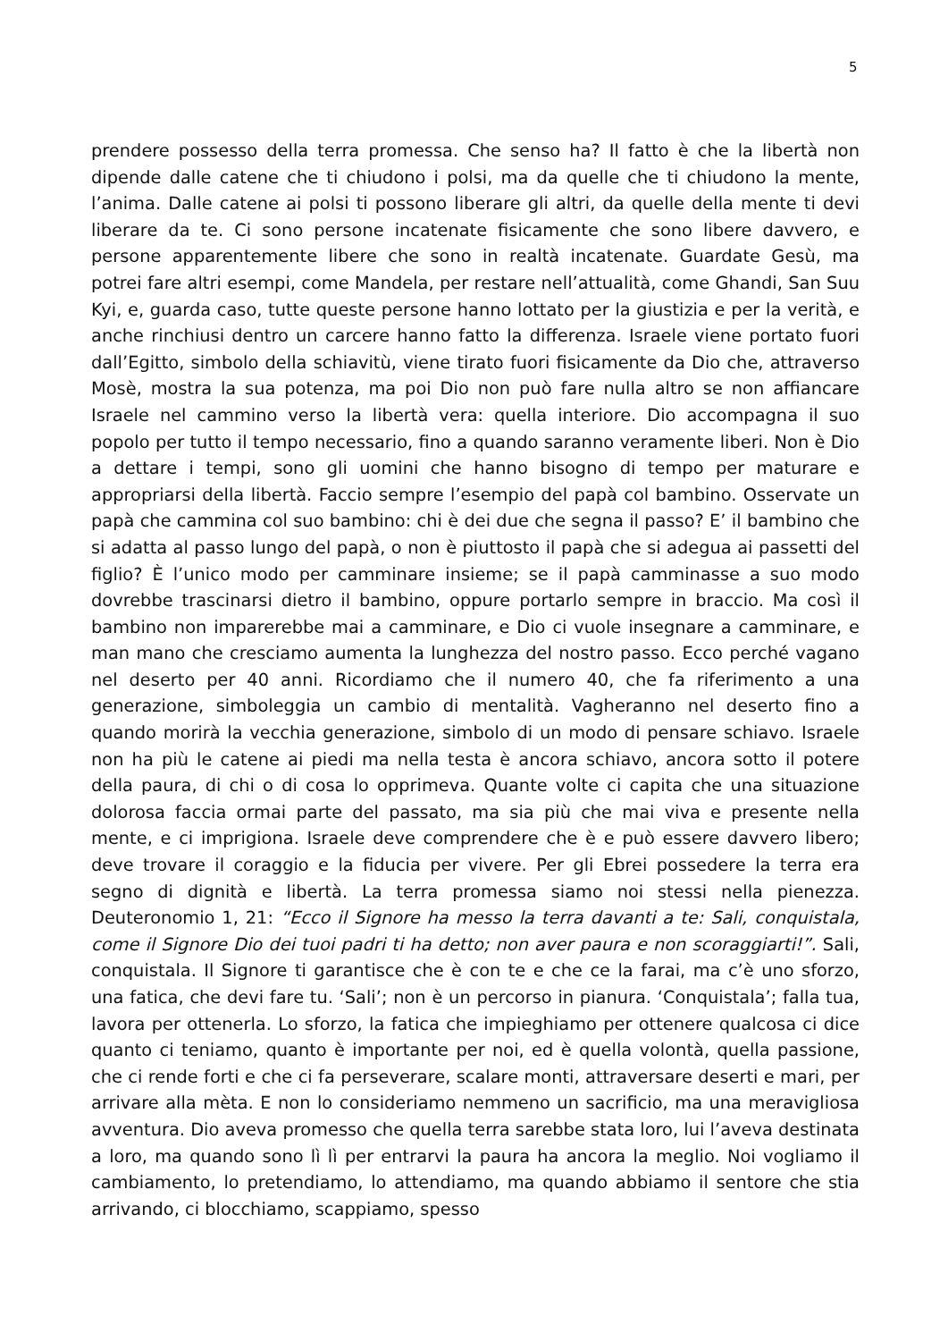5
prendere possesso della terra promessa. Che senso ha? Il fatto è che la libertà non dipende dalle catene che ti chiudono i polsi, ma da quelle che ti chiudono la mente, l’anima. Dalle catene ai polsi ti possono liberare gli altri, da quelle della mente ti devi liberare da te. Ci sono persone incatenate fisicamente che sono libere davvero, e persone apparentemente libere che sono in realtà incatenate. Guardate Gesù, ma potrei fare altri esempi, come Mandela, per restare nell’attualità, come Ghandi, San Suu Kyi, e, guarda caso, tutte queste persone hanno lottato per la giustizia e per la verità, e anche rinchiusi dentro un carcere hanno fatto la differenza. Israele viene portato fuori dall’Egitto, simbolo della schiavitù, viene tirato fuori fisicamente da Dio che, attraverso Mosè, mostra la sua potenza, ma poi Dio non può fare nulla altro se non affiancare Israele nel cammino verso la libertà vera: quella interiore. Dio accompagna il suo popolo per tutto il tempo necessario, fino a quando saranno veramente liberi. Non è Dio a dettare i tempi, sono gli uomini che hanno bisogno di tempo per maturare e appropriarsi della libertà. Faccio sempre l’esempio del papà col bambino. Osservate un papà che cammina col suo bambino: chi è dei due che segna il passo? E’ il bambino che si adatta al passo lungo del papà, o non è piuttosto il papà che si adegua ai passetti del figlio? È l’unico modo per camminare insieme; se il papà camminasse a suo modo dovrebbe trascinarsi dietro il bambino, oppure portarlo sempre in braccio. Ma così il bambino non imparerebbe mai a camminare, e Dio ci vuole insegnare a camminare, e man mano che cresciamo aumenta la lunghezza del nostro passo. Ecco perché vagano nel deserto per 40 anni. Ricordiamo che il numero 40, che fa riferimento a una generazione, simboleggia un cambio di mentalità. Vagheranno nel deserto fino a quando morirà la vecchia generazione, simbolo di un modo di pensare schiavo. Israele non ha più le catene ai piedi ma nella testa è ancora schiavo, ancora sotto il potere della paura, di chi o di cosa lo opprimeva. Quante volte ci capita che una situazione dolorosa faccia ormai parte del passato, ma sia più che mai viva e presente nella mente, e ci imprigiona. Israele deve comprendere che è e può essere davvero libero; deve trovare il coraggio e la fiducia per vivere. Per gli Ebrei possedere la terra era segno di dignità e libertà. La terra promessa siamo noi stessi nella pienezza. Deuteronomio 1, 21: “Ecco il Signore ha messo la terra davanti a te: Sali, conquistala, come il Signore Dio dei tuoi padri ti ha detto; non aver paura e non scoraggiarti!”. Sali, conquistala. Il Signore ti garantisce che è con te e che ce la farai, ma c’è uno sforzo, una fatica, che devi fare tu. ‘Sali’; non è un percorso in pianura. ‘Conquistala’; falla tua, lavora per ottenerla. Lo sforzo, la fatica che impieghiamo per ottenere qualcosa ci dice quanto ci teniamo, quanto è importante per noi, ed è quella volontà, quella passione, che ci rende forti e che ci fa perseverare, scalare monti, attraversare deserti e mari, per arrivare alla mèta. E non lo consideriamo nemmeno un sacrificio, ma una meravigliosa avventura. Dio aveva promesso che quella terra sarebbe stata loro, lui l’aveva destinata a loro, ma quando sono lì lì per entrarvi la paura ha ancora la meglio. Noi vogliamo il cambiamento, lo pretendiamo, lo attendiamo, ma quando abbiamo il sentore che stia arrivando, ci blocchiamo, scappiamo, spesso